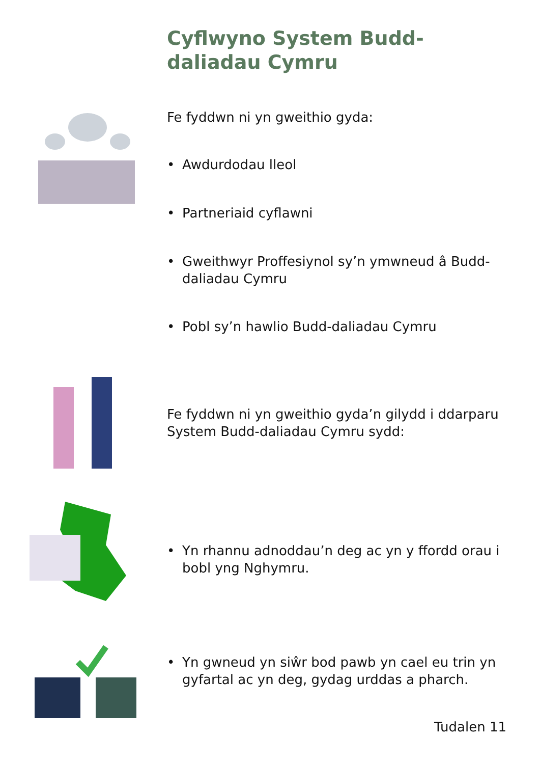Cyflwyno System Budd-daliadau Cymru
Fe fyddwn ni yn gweithio gyda:
• Awdurdodau lleol
• Partneriaid cyflawni
• Gweithwyr Proffesiynol sy’n ymwneud â Budd-daliadau Cymru
• Pobl sy’n hawlio Budd-daliadau Cymru
Fe fyddwn ni yn gweithio gyda’n gilydd i ddarparu System Budd-daliadau Cymru sydd:
• Yn rhannu adnoddau’n deg ac yn y ffordd orau i bobl yng Nghymru.
• Yn gwneud yn siŵr bod pawb yn cael eu trin yn gyfartal ac yn deg, gydag urddas a pharch.
Tudalen 11